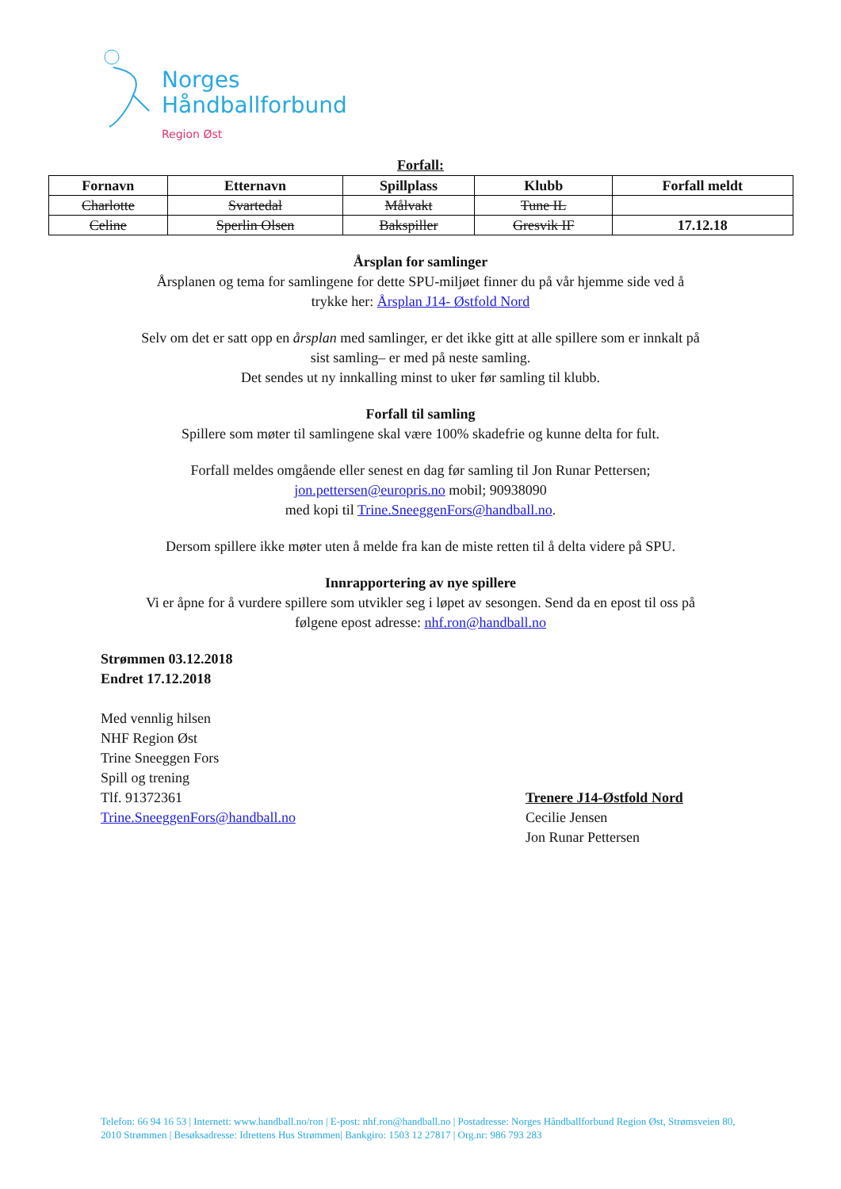Norges
Håndballforbund
Region Øst
Forfall:
| Fornavn | Etternavn | Spillplass | Klubb | Forfall meldt |
| --- | --- | --- | --- | --- |
| Charlotte | Svartedal | Målvakt | Tune IL | |
| Celine | Sperlin Olsen | Bakspiller | Gresvik IF | 17.12.18 |
Årsplan for samlinger
Årsplanen og tema for samlingene for dette SPU-miljøet finner du på vår hjemme side ved å
trykke her: Årsplan J14- Østfold Nord
Selv om det er satt opp en årsplan med samlinger, er det ikke gitt at alle spillere som er innkalt på
sist samling– er med på neste samling.
Det sendes ut ny innkalling minst to uker før samling til klubb.
Forfall til samling
Spillere som møter til samlingene skal være 100% skadefrie og kunne delta for fult.
Forfall meldes omgående eller senest en dag før samling til Jon Runar Pettersen;
jon.pettersen@europris.no mobil; 90938090
med kopi til Trine.SneeggenFors@handball.no.
Dersom spillere ikke møter uten å melde fra kan de miste retten til å delta videre på SPU.
Innrapportering av nye spillere
Vi er åpne for å vurdere spillere som utvikler seg i løpet av sesongen. Send da en epost til oss på
følgene epost adresse: nhf.ron@handball.no
Strømmen 03.12.2018
Endret 17.12.2018
Med vennlig hilsen
NHF Region Øst
Trine Sneeggen Fors
Spill og trening
Tlf. 91372361
Trine.SneeggenFors@handball.no
Trenere J14-Østfold Nord
Cecilie Jensen
Jon Runar Pettersen
Telefon: 66 94 16 53 | Internett: www.handball.no/ron | E-post: nhf.ron@handball.no | Postadresse: Norges Håndballforbund Region Øst, Strømsveien 80, 2010 Strømmen | Besøksadresse: Idrettens Hus Strømmen| Bankgiro: 1503 12 27817 | Org.nr: 986 793 283